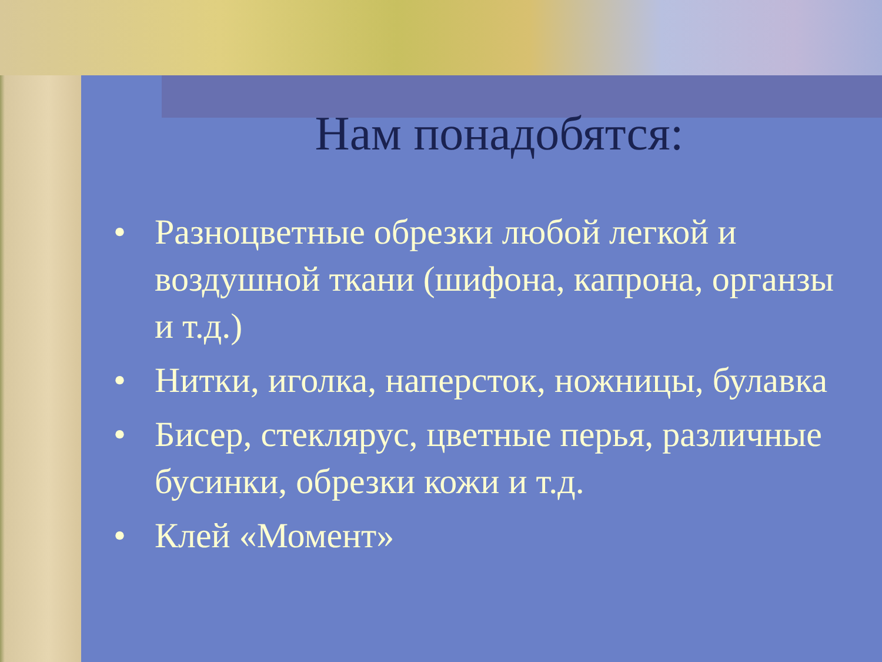Нам понадобятся:
• Разноцветные обрезки любой легкой и воздушной ткани (шифона, капрона, органзы и т.д.)
• Нитки, иголка, наперсток, ножницы, булавка
• Бисер, стеклярус, цветные перья, различные бусинки, обрезки кожи и т.д.
• Клей «Момент»